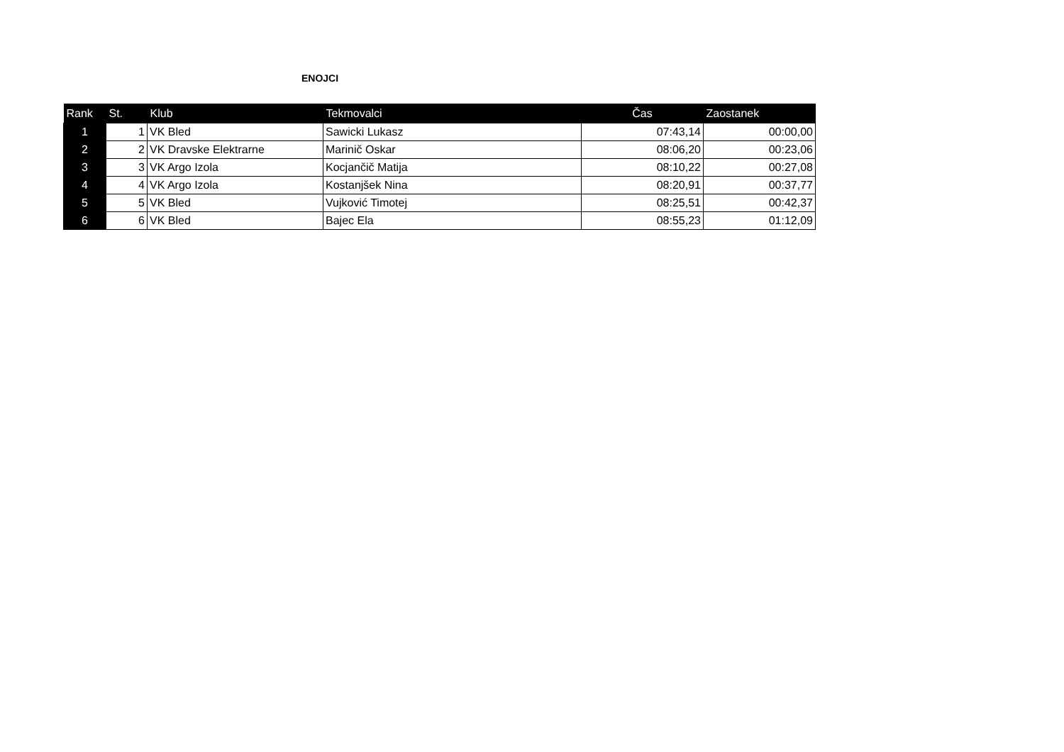ENOJCI
| Rank | St. | Klub | Tekmovalci | Čas | Zaostanek |
| --- | --- | --- | --- | --- | --- |
| 1 | 1 | VK Bled | Sawicki Lukasz | 07:43,14 | 00:00,00 |
| 2 | 2 | VK Dravske Elektrarne | Marinič Oskar | 08:06,20 | 00:23,06 |
| 3 | 3 | VK Argo Izola | Kocjančič Matija | 08:10,22 | 00:27,08 |
| 4 | 4 | VK Argo Izola | Kostanjšek Nina | 08:20,91 | 00:37,77 |
| 5 | 5 | VK Bled | Vujković Timotej | 08:25,51 | 00:42,37 |
| 6 | 6 | VK Bled | Bajec Ela | 08:55,23 | 01:12,09 |